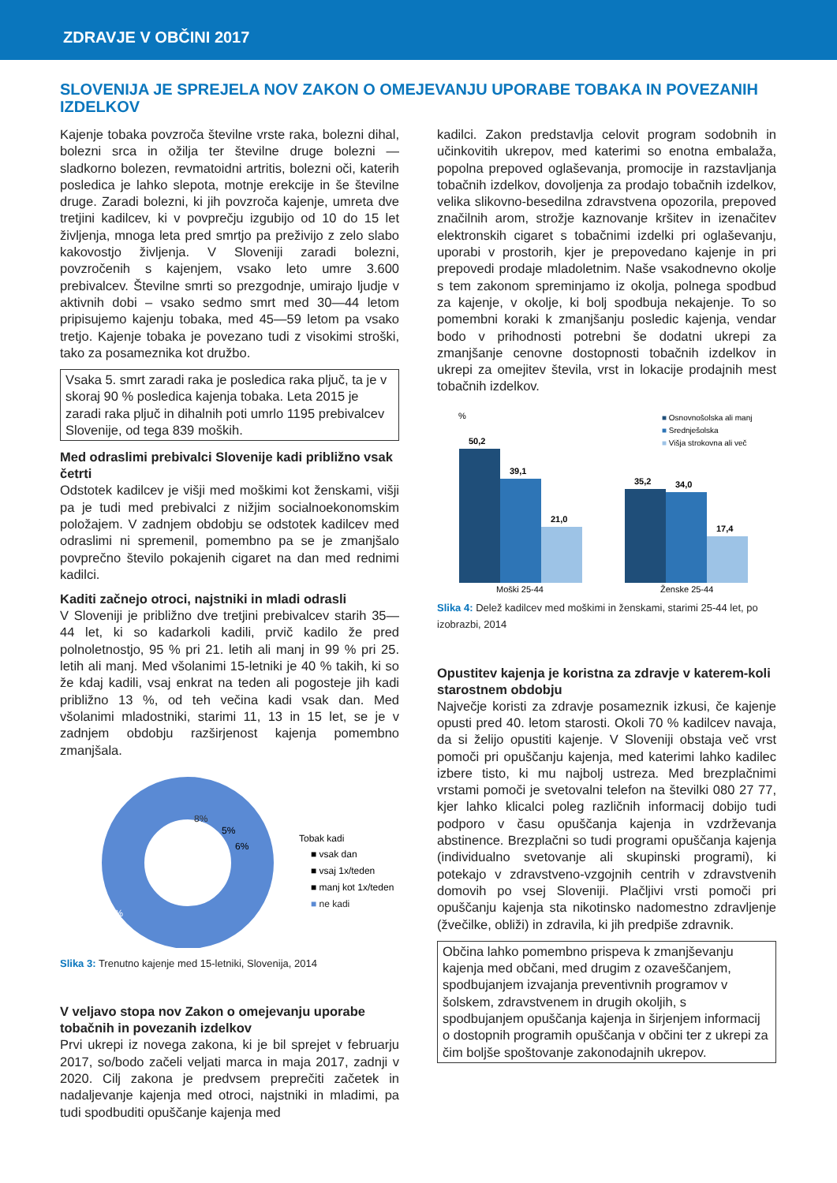ZDRAVJE V OBČINI 2017
SLOVENIJA JE SPREJELA NOV ZAKON O OMEJEVANJU UPORABE TOBAKA IN POVEZANIH IZDELKOV
Kajenje tobaka povzroča številne vrste raka, bolezni dihal, bolezni srca in ožilja ter številne druge bolezni — sladkorno bolezen, revmatoidni artritis, bolezni oči, katerih posledica je lahko slepota, motnje erekcije in še številne druge. Zaradi bolezni, ki jih povzroča kajenje, umreta dve tretjini kadilcev, ki v povprečju izgubijo od 10 do 15 let življenja, mnoga leta pred smrtjo pa preživijo z zelo slabo kakovostjo življenja. V Sloveniji zaradi bolezni, povzročenih s kajenjem, vsako leto umre 3.600 prebivalcev. Številne smrti so prezgodnje, umirajo ljudje v aktivnih dobi – vsako sedmo smrt med 30—44 letom pripisujemo kajenju tobaka, med 45—59 letom pa vsako tretjo. Kajenje tobaka je povezano tudi z visokimi stroški, tako za posameznika kot družbo.
Vsaka 5. smrt zaradi raka je posledica raka pljuč, ta je v skoraj 90 % posledica kajenja tobaka. Leta 2015 je zaradi raka pljuč in dihalnih poti umrlo 1195 prebivalcev Slovenije, od tega 839 moških.
Med odraslimi prebivalci Slovenije kadi približno vsak četrti
Odstotek kadilcev je višji med moškimi kot ženskami, višji pa je tudi med prebivalci z nižjim socialnoekonomskim položajem. V zadnjem obdobju se odstotek kadilcev med odraslimi ni spremenil, pomembno pa se je zmanjšalo povprečno število pokajenih cigaret na dan med rednimi kadilci.
Kaditi začnejo otroci, najstniki in mladi odrasli
V Sloveniji je približno dve tretjini prebivalcev starih 35—44 let, ki so kadarkoli kadili, prvič kadilo že pred polnoletnostjo, 95 % pri 21. letih ali manj in 99 % pri 25. letih ali manj. Med všolanimi 15-letniki je 40 % takih, ki so že kdaj kadili, vsaj enkrat na teden ali pogosteje jih kadi približno 13 %, od teh večina kadi vsak dan. Med všolanimi mladostniki, starimi 11, 13 in 15 let, se je v zadnjem obdobju razširjenost kajenja pomembno zmanjšala.
81%
8%
5%
6%
Tobak kadi
■ vsak dan
■ vsaj 1x/teden
■ manj kot 1x/teden
■ ne kadi
Slika 3: Trenutno kajenje med 15-letniki, Slovenija, 2014
V veljavo stopa nov Zakon o omejevanju uporabe tobačnih in povezanih izdelkov
Prvi ukrepi iz novega zakona, ki je bil sprejet v februarju 2017, so/bodo začeli veljati marca in maja 2017, zadnji v 2020. Cilj zakona je predvsem preprečiti začetek in nadaljevanje kajenja med otroci, najstniki in mladimi, pa tudi spodbuditi opuščanje kajenja med
kadilci. Zakon predstavlja celovit program sodobnih in učinkovitih ukrepov, med katerimi so enotna embalaža, popolna prepoved oglaševanja, promocije in razstavljanja tobačnih izdelkov, dovoljenja za prodajo tobačnih izdelkov, velika slikovno-besedilna zdravstvena opozorila, prepoved značilnih arom, strožje kaznovanje kršitev in izenačitev elektronskih cigaret s tobačnimi izdelki pri oglaševanju, uporabi v prostorih, kjer je prepovedano kajenje in pri prepovedi prodaje mladoletnim. Naše vsakodnevno okolje s tem zakonom spreminjamo iz okolja, polnega spodbud za kajenje, v okolje, ki bolj spodbuja nekajenje. To so pomembni koraki k zmanjšanju posledic kajenja, vendar bodo v prihodnosti potrebni še dodatni ukrepi za zmanjšanje cenovne dostopnosti tobačnih izdelkov in ukrepi za omejitev števila, vrst in lokacije prodajnih mest tobačnih izdelkov.
%
■ Osnovnošolska ali manj
■ Srednješolska
■ Višja strokovna ali več
50,2
39,1
21,0
35,2
34,0
17,4
Moški 25-44
Ženske 25-44
Slika 4: Delež kadilcev med moškimi in ženskami, starimi 25-44 let, po izobrazbi, 2014
Opustitev kajenja je koristna za zdravje v katerem-koli starostnem obdobju
Največje koristi za zdravje posameznik izkusi, če kajenje opusti pred 40. letom starosti. Okoli 70 % kadilcev navaja, da si želijo opustiti kajenje. V Sloveniji obstaja več vrst pomoči pri opuščanju kajenja, med katerimi lahko kadilec izbere tisto, ki mu najbolj ustreza. Med brezplačnimi vrstami pomoči je svetovalni telefon na številki 080 27 77, kjer lahko klicalci poleg različnih informacij dobijo tudi podporo v času opuščanja kajenja in vzdrževanja abstinence. Brezplačni so tudi programi opuščanja kajenja (individualno svetovanje ali skupinski programi), ki potekajo v zdravstveno-vzgojnih centrih v zdravstvenih domovih po vsej Sloveniji. Plačljivi vrsti pomoči pri opuščanju kajenja sta nikotinsko nadomestno zdravljenje (žvečilke, obliži) in zdravila, ki jih predpiše zdravnik.
Občina lahko pomembno prispeva k zmanjševanju kajenja med občani, med drugim z ozaveščanjem, spodbujanjem izvajanja preventivnih programov v šolskem, zdravstvenem in drugih okoljih, s spodbujanjem opuščanja kajenja in širjenjem informacij o dostopnih programih opuščanja v občini ter z ukrepi za čim boljše spoštovanje zakonodajnih ukrepov.